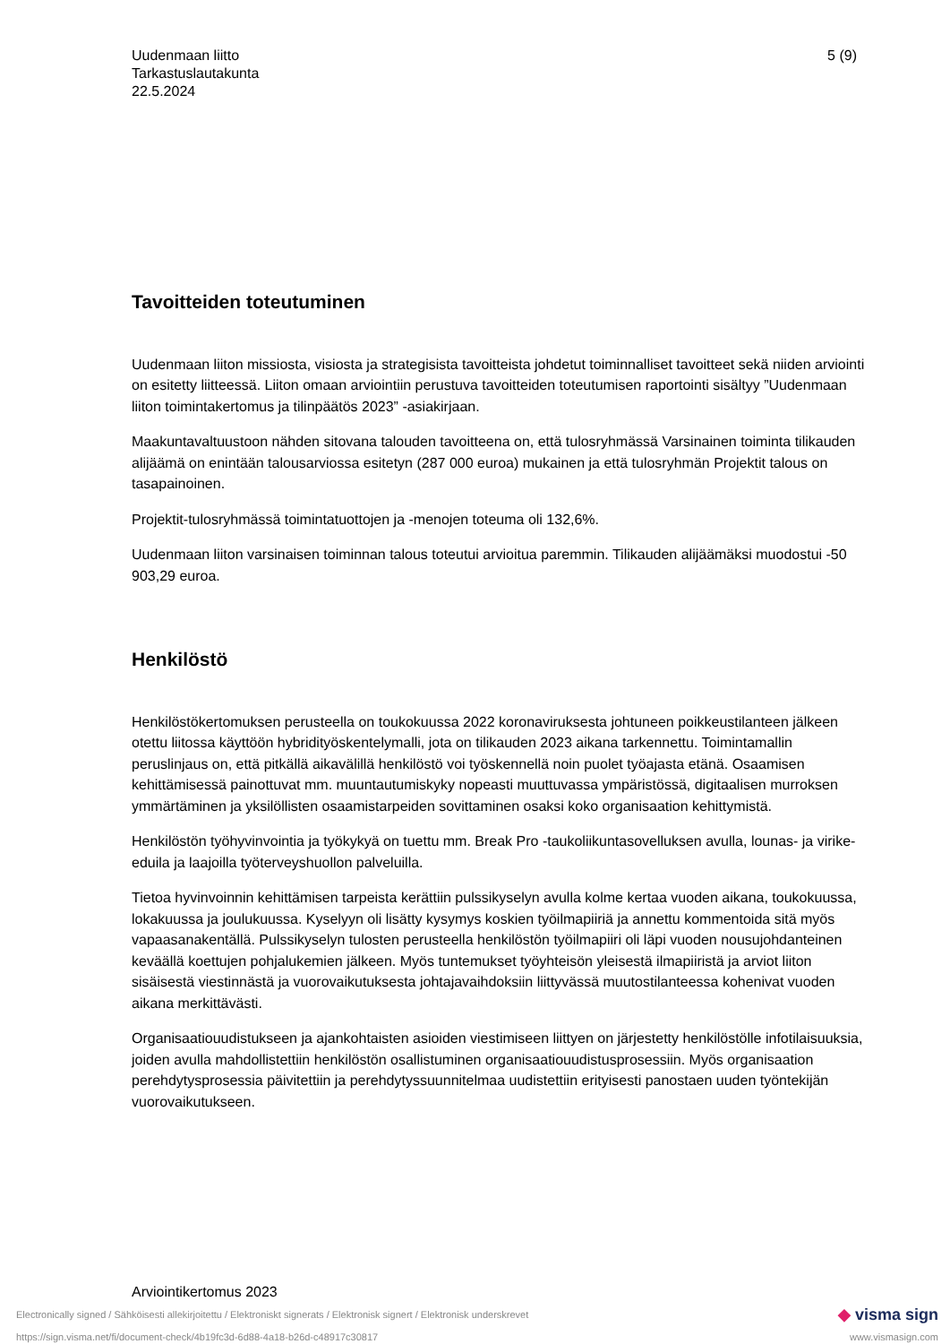Uudenmaan liitto
Tarkastuslautakunta
22.5.2024
5 (9)
Tavoitteiden toteutuminen
Uudenmaan liiton missiosta, visiosta ja strategisista tavoitteista johdetut toiminnalliset tavoitteet sekä niiden arviointi on esitetty liitteessä. Liiton omaan arviointiin perustuva tavoitteiden toteutumisen raportointi sisältyy ”Uudenmaan liiton toimintakertomus ja tilinpäätös 2023” -asiakirjaan.
Maakuntavaltuustoon nähden sitovana talouden tavoitteena on, että tulosryhmässä Varsinainen toiminta tilikauden alijäämä on enintään talousarviossa esitetyn (287 000 euroa) mukainen ja että tulosryhmän Projektit talous on tasapainoinen.
Projektit-tulosryhmässä toimintatuottojen ja -menojen toteuma oli 132,6%.
Uudenmaan liiton varsinaisen toiminnan talous toteutui arvioitua paremmin. Tilikauden alijäämäksi muodostui -50 903,29 euroa.
Henkilöstö
Henkilöstökertomuksen perusteella on toukokuussa 2022 koronaviruksesta johtuneen poikkeustilanteen jälkeen otettu liitossa käyttöön hybridityöskentelymalli, jota on tilikauden 2023 aikana tarkennettu. Toimintamallin peruslinjaus on, että pitkällä aikavälillä henkilöstö voi työskennellä noin puolet työajasta etänä. Osaamisen kehittämisessä painottuvat mm. muuntautumiskyky nopeasti muuttuvassa ympäristössä, digitaalisen murroksen ymmärtäminen ja yksilöllisten osaamistarpeiden sovittaminen osaksi koko organisaation kehittymistä.
Henkilöstön työhyvinvointia ja työkykyä on tuettu mm. Break Pro -taukoliikuntasovelluksen avulla, lounas- ja virike-eduila ja laajoilla työterveyshuollon palveluilla.
Tietoa hyvinvoinnin kehittämisen tarpeista kerättiin pulssikyselyn avulla kolme kertaa vuoden aikana, toukokuussa, lokakuussa ja joulukuussa. Kyselyyn oli lisätty kysymys koskien työilmapiiriä ja annettu kommentoida sitä myös vapaasanakentällä. Pulssikyselyn tulosten perusteella henkilöstön työilmapiiri oli läpi vuoden nousujohdanteinen keväällä koettujen pohjalukemien jälkeen. Myös tuntemukset työyhteisön yleisestä ilmapiiristä ja arviot liiton sisäisestä viestinnästä ja vuorovaikutuksesta johtajavaihdoksiin liittyvässä muutostilanteessa kohenivat vuoden aikana merkittävästi.
Organisaatiouudistukseen ja ajankohtaisten asioiden viestimiseen liittyen on järjestetty henkilöstölle infotilaisuuksia, joiden avulla mahdollistettiin henkilöstön osallistuminen organisaatiouudistusprosessiin. Myös organisaation perehdytysprosessia päivitettiin ja perehdytyssuunnitelmaa uudistettiin erityisesti panostaen uuden työntekijän vuorovaikutukseen.
Arviointikertomus 2023
Electronically signed / Sähköisesti allekirjoitettu / Elektroniskt signerats / Elektronisk signert / Elektronisk underskrevet ◆ visma sign
https://sign.visma.net/fi/document-check/4b19fc3d-6d88-4a18-b26d-c48917c30817 www.vismasign.com